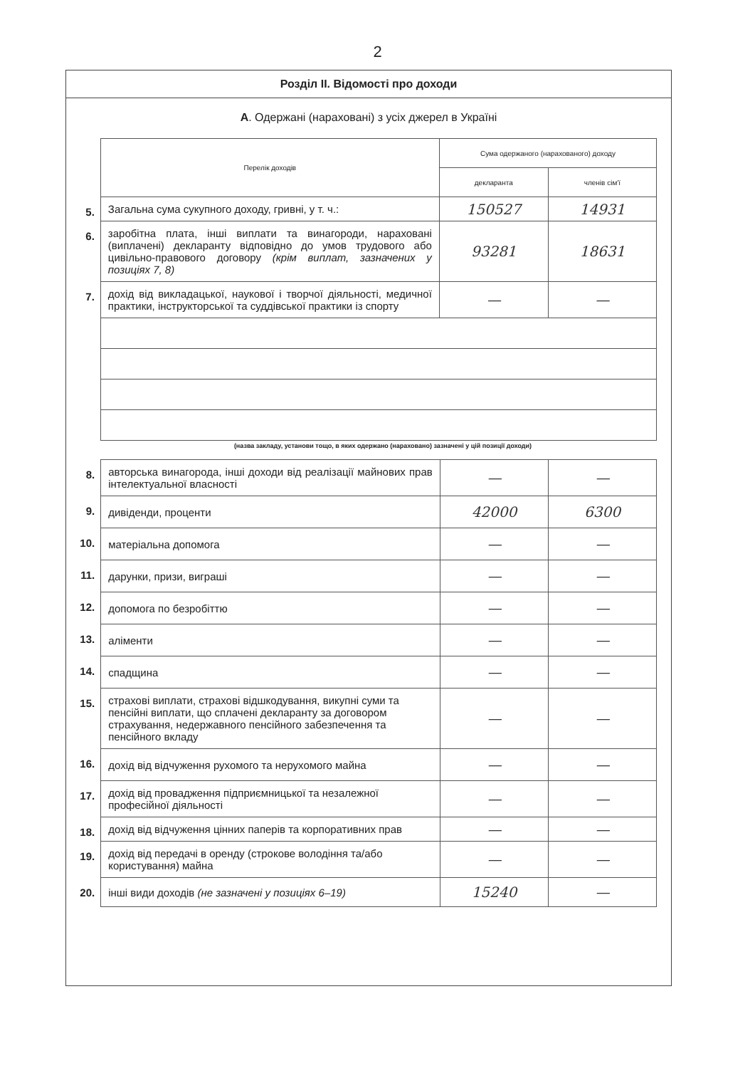2
Розділ ІІ. Відомості про доходи
А. Одержані (нараховані) з усіх джерел в Україні
| | Перелік доходів | Сума одержаного (нарахованого) доходу | |
| | | декларанта | членів сім'ї |
| 5. | Загальна сума сукупного доходу, гривні, у т. ч.: | 150527 | 14931 |
| 6. | заробітна плата, інші виплати та винагороди, нараховані (виплачені) декларанту відповідно до умов трудового або цивільно-правового договору (крім виплат, зазначених у позиціях 7, 8) | 93281 | 18631 |
| 7. | дохід від викладацької, наукової і творчої діяльності, медичної практики, інструкторської та суддівської практики із спорту | — | — |
(назва закладу, установи тощо, в яких одержано (нараховано) зазначені у цій позиції доходи)
| 8. | авторська винагорода, інші доходи від реалізації майнових прав інтелектуальної власності | — | — |
| 9. | дивіденди, проценти | 42000 | 6300 |
| 10. | матеріальна допомога | — | — |
| 11. | дарунки, призи, виграші | — | — |
| 12. | допомога по безробіттю | — | — |
| 13. | аліменти | — | — |
| 14. | спадщина | — | — |
| 15. | страхові виплати, страхові відшкодування, викупні суми та пенсійні виплати, що сплачені декларанту за договором страхування, недержавного пенсійного забезпечення та пенсійного вкладу | — | — |
| 16. | дохід від відчуження рухомого та нерухомого майна | — | — |
| 17. | дохід від провадження підприємницької та незалежної професійної діяльності | — | — |
| 18. | дохід від відчуження цінних паперів та корпоративних прав | — | — |
| 19. | дохід від передачі в оренду (строкове володіння та/або користування) майна | — | — |
| 20. | інші види доходів (не зазначені у позиціях 6–19) | 15240 | — |